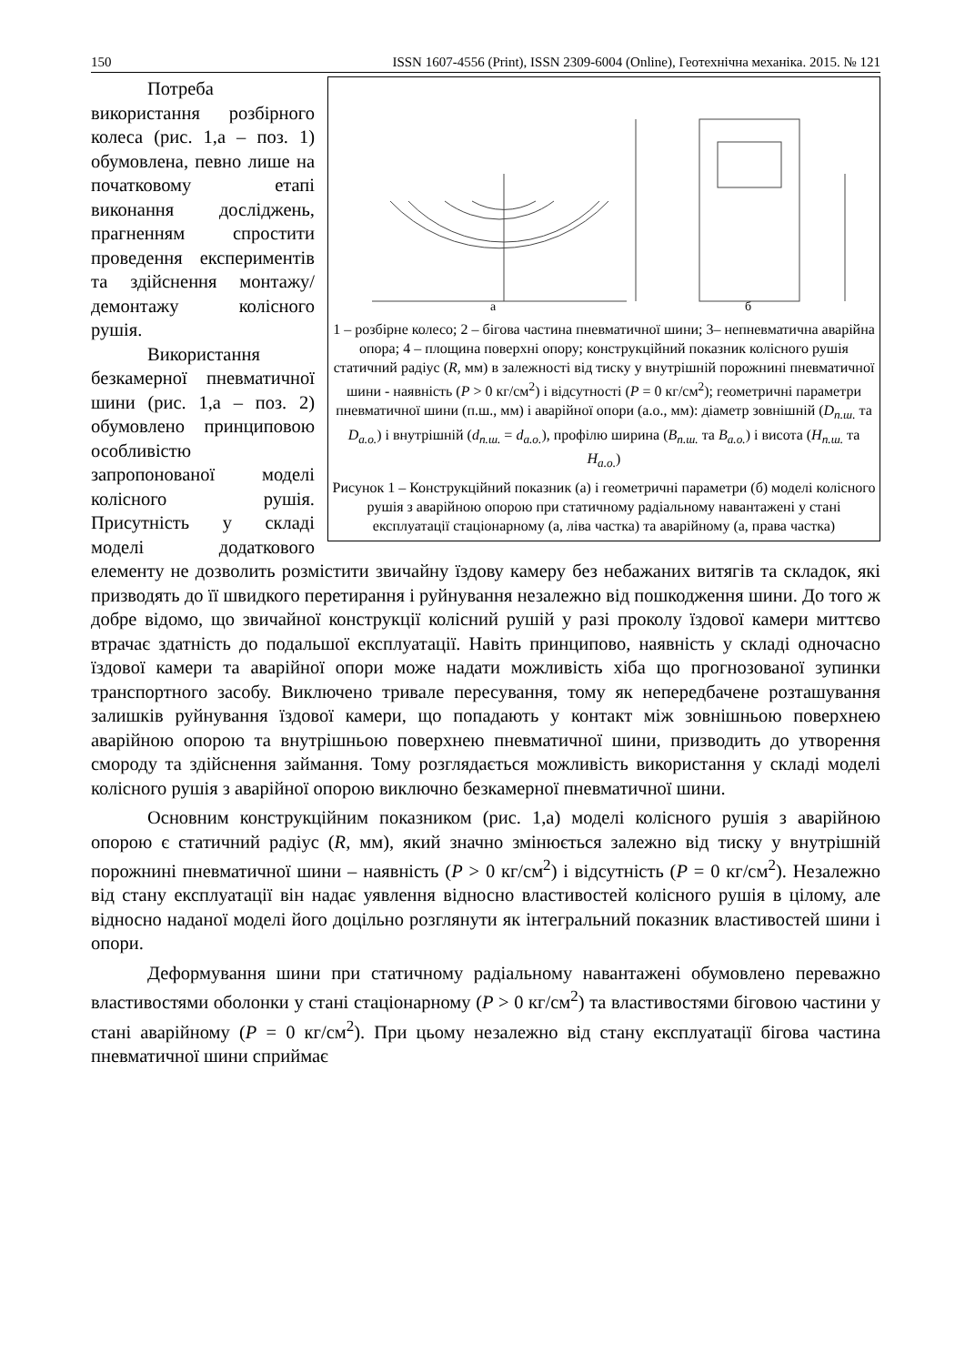150 ISSN 1607-4556 (Print), ISSN 2309-6004 (Online), Геотехнічна механіка. 2015. № 121
а
б
1 – розбірне колесо; 2 – бігова частина пневматичної шини; 3– непневматична аварійна опора; 4 – площина поверхні опору; конструкційний показник колісного рушія статичний радіус (R, мм) в залежності від тиску у внутрішній порожнині пневматичної шини - наявність (P > 0 кг/см<sup>2</sup>) і відсутності (P = 0 кг/см<sup>2</sup>); геометричні параметри пневматичної шини (п.ш., мм) і аварійної опори (а.о., мм): діаметр зовнішній (D<sub>п.ш.</sub> та D<sub>а.о.</sub>) і внутрішній (d<sub>п.ш.</sub> = d<sub>а.о.</sub>), профілю ширина (B<sub>п.ш.</sub> та B<sub>а.о.</sub>) і висота (H<sub>п.ш.</sub> та H<sub>а.о.</sub>)
Рисунок 1 – Конструкційний показник (а) і геометричні параметри (б) моделі колісного рушія з аварійною опорою при статичному радіальному навантажені у стані експлуатації стаціонарному (а, ліва частка) та аварійному (а, права частка)
Потреба використання розбірного колеса (рис. 1,а – поз. 1) обумовлена, певно лише на початковому етапі виконання досліджень, прагненням спростити проведення експериментів та здійснення монтажу/демонтажу колісного рушія.
Використання безкамерної пневматичної шини (рис. 1,а – поз. 2) обумовлено принциповою особливістю запропонованої моделі колісного рушія. Присутність у складі моделі додаткового елементу не дозволить розмістити звичайну їздову камеру без небажаних витягів та складок, які призводять до її швидкого перетирання і руйнування незалежно від пошкодження шини. До того ж добре відомо, що звичайної конструкції колісний рушій у разі проколу їздової камери миттєво втрачає здатність до подальшої експлуатації. Навіть принципово, наявність у складі одночасно їздової камери та аварійної опори може надати можливість хіба що прогнозованої зупинки транспортного засобу. Виключено тривале пересування, тому як непередбачене розташування залишків руйнування їздової камери, що попадають у контакт між зовнішньою поверхнею аварійною опорою та внутрішньою поверхнею пневматичної шини, призводить до утворення смороду та здійснення займання. Тому розглядається можливість використання у складі моделі колісного рушія з аварійної опорою виключно безкамерної пневматичної шини.
Основним конструкційним показником (рис. 1,а) моделі колісного рушія з аварійною опорою є статичний радіус (R, мм), який значно змінюється залежно від тиску у внутрішній порожнині пневматичної шини – наявність (P > 0 кг/см<sup>2</sup>) і відсутність (P = 0 кг/см<sup>2</sup>). Незалежно від стану експлуатації він надає уявлення відносно властивостей колісного рушія в цілому, але відносно наданої моделі його доцільно розглянути як інтегральний показник властивостей шини і опори.
Деформування шини при статичному радіальному навантажені обумовлено переважно властивостями оболонки у стані стаціонарному (P > 0 кг/см<sup>2</sup>) та властивостями біговою частини у стані аварійному (P = 0 кг/см<sup>2</sup>). При цьому незалежно від стану експлуатації бігова частина пневматичної шини сприймає